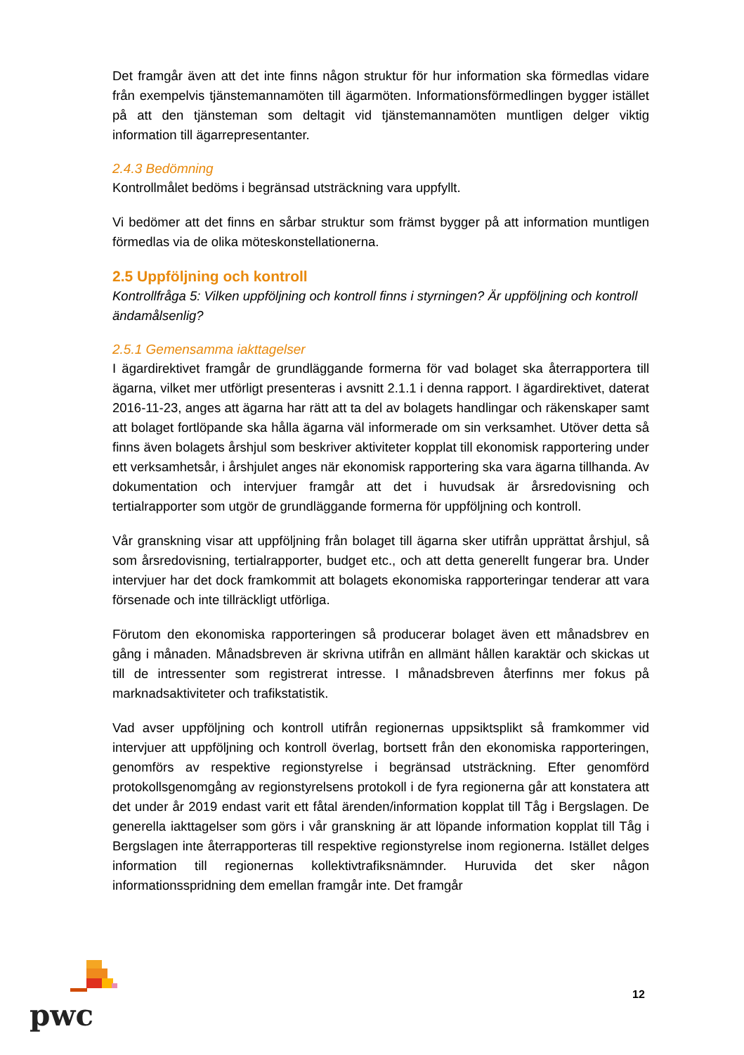Det framgår även att det inte finns någon struktur för hur information ska förmedlas vidare från exempelvis tjänstemannamöten till ägarmöten. Informationsförmedlingen bygger istället på att den tjänsteman som deltagit vid tjänstemannamöten muntligen delger viktig information till ägarrepresentanter.
2.4.3 Bedömning
Kontrollmålet bedöms i begränsad utsträckning vara uppfyllt.
Vi bedömer att det finns en sårbar struktur som främst bygger på att information muntligen förmedlas via de olika möteskonstellationerna.
2.5 Uppföljning och kontroll
Kontrollfråga 5: Vilken uppföljning och kontroll finns i styrningen? Är uppföljning och kontroll ändamålsenlig?
2.5.1 Gemensamma iakttagelser
I ägardirektivet framgår de grundläggande formerna för vad bolaget ska återrapportera till ägarna, vilket mer utförligt presenteras i avsnitt 2.1.1 i denna rapport. I ägardirektivet, daterat 2016-11-23, anges att ägarna har rätt att ta del av bolagets handlingar och räkenskaper samt att bolaget fortlöpande ska hålla ägarna väl informerade om sin verksamhet. Utöver detta så finns även bolagets årshjul som beskriver aktiviteter kopplat till ekonomisk rapportering under ett verksamhetsår, i årshjulet anges när ekonomisk rapportering ska vara ägarna tillhanda. Av dokumentation och intervjuer framgår att det i huvudsak är årsredovisning och tertialrapporter som utgör de grundläggande formerna för uppföljning och kontroll.
Vår granskning visar att uppföljning från bolaget till ägarna sker utifrån upprättat årshjul, så som årsredovisning, tertialrapporter, budget etc., och att detta generellt fungerar bra. Under intervjuer har det dock framkommit att bolagets ekonomiska rapporteringar tenderar att vara försenade och inte tillräckligt utförliga.
Förutom den ekonomiska rapporteringen så producerar bolaget även ett månadsbrev en gång i månaden. Månadsbreven är skrivna utifrån en allmänt hållen karaktär och skickas ut till de intressenter som registrerat intresse. I månadsbreven återfinns mer fokus på marknadsaktiviteter och trafikstatistik.
Vad avser uppföljning och kontroll utifrån regionernas uppsiktsplikt så framkommer vid intervjuer att uppföljning och kontroll överlag, bortsett från den ekonomiska rapporteringen, genomförs av respektive regionstyrelse i begränsad utsträckning. Efter genomförd protokollsgenomgång av regionstyrelsens protokoll i de fyra regionerna går att konstatera att det under år 2019 endast varit ett fåtal ärenden/information kopplat till Tåg i Bergslagen. De generella iakttagelser som görs i vår granskning är att löpande information kopplat till Tåg i Bergslagen inte återrapporteras till respektive regionstyrelse inom regionerna. Istället delges information till regionernas kollektivtrafiksnämnder. Huruvida det sker någon informationsspridning dem emellan framgår inte. Det framgår
pwc
12